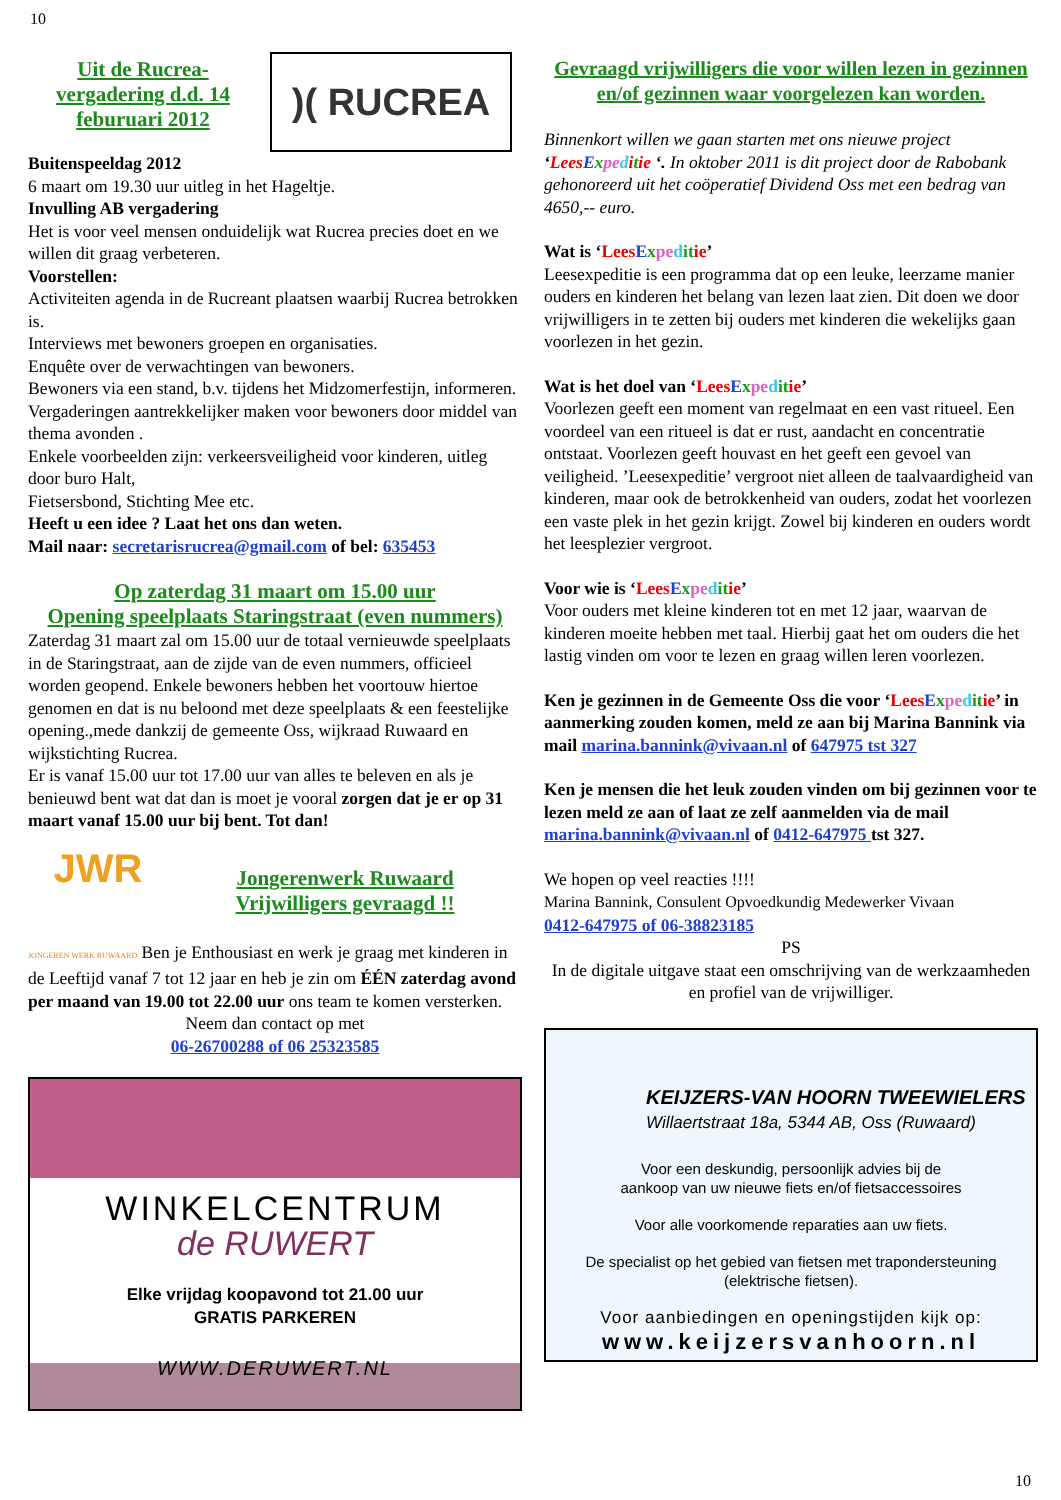10
Uit de Rucrea-vergadering d.d. 14 feburuari 2012
)( RUCREA
Buitenspeeldag 2012
6 maart om 19.30 uur uitleg in het Hageltje.
Invulling AB vergadering
Het is voor veel mensen onduidelijk wat Rucrea precies doet en we willen dit graag verbeteren.
Voorstellen:
Activiteiten agenda in de Rucreant plaatsen waarbij Rucrea betrokken is.
Interviews met bewoners groepen en organisaties.
Enquête over de verwachtingen van bewoners.
Bewoners via een stand, b.v. tijdens het Midzomerfestijn, informeren.
Vergaderingen aantrekkelijker maken voor bewoners door middel van thema avonden .
Enkele voorbeelden zijn: verkeersveiligheid voor kinderen, uitleg door buro Halt,
Fietsersbond, Stichting Mee etc.
Heeft u een idee ? Laat het ons dan weten.
Mail naar: secretarisrucrea@gmail.com of bel: 635453
Op zaterdag 31 maart om 15.00 uur
Opening speelplaats Staringstraat (even nummers)
Zaterdag 31 maart zal om 15.00 uur de totaal vernieuwde speelplaats in de Staringstraat, aan de zijde van de even nummers, officieel worden geopend. Enkele bewoners hebben het voortouw hiertoe genomen en dat is nu beloond met deze speelplaats & een feestelijke opening.,mede dankzij de gemeente Oss, wijkraad Ruwaard en wijkstichting Rucrea.
Er is vanaf 15.00 uur tot 17.00 uur van alles te beleven en als je benieuwd bent wat dat dan is moet je vooral zorgen dat je er op 31 maart vanaf 15.00 uur bij bent. Tot dan!
JWR
Jongerenwerk Ruwaard
Vrijwilligers gevraagd !!
JONGEREN WERK RUWAARD Ben je Enthousiast en werk je graag met kinderen in de Leeftijd vanaf 7 tot 12 jaar en heb je zin om ÉÉN zaterdag avond per maand van 19.00 tot 22.00 uur ons team te komen versterken.
Neem dan contact op met
06-26700288 of 06 25323585
WINKELCENTRUM
de RUWERT
Elke vrijdag koopavond tot 21.00 uur
GRATIS PARKEREN
WWW.DERUWERT.NL
Gevraagd vrijwilligers die voor willen lezen in gezinnen en/of gezinnen waar voorgelezen kan worden.
Binnenkort willen we gaan starten met ons nieuwe project ‘Lees Expe ditie ‘. In oktober 2011 is dit project door de Rabobank gehonoreerd uit het coöperatief Dividend Oss met een bedrag van 4650,-- euro.
Wat is ‘Lees Expe dit ie’
Leesexpeditie is een programma dat op een leuke, leerzame manier ouders en kinderen het belang van lezen laat zien. Dit doen we door vrijwilligers in te zetten bij ouders met kinderen die wekelijks gaan voorlezen in het gezin.
Wat is het doel van ‘Lees Expe dit ie’
Voorlezen geeft een moment van regelmaat en een vast ritueel. Een voordeel van een ritueel is dat er rust, aandacht en concentratie ontstaat. Voorlezen geeft houvast en het geeft een gevoel van veiligheid. ’Leesexpeditie’ vergroot niet alleen de taalvaardigheid van kinderen, maar ook de betrokkenheid van ouders, zodat het voorlezen een vaste plek in het gezin krijgt. Zowel bij kinderen en ouders wordt het leesplezier vergroot.
Voor wie is ‘Lees Expe dit ie’
Voor ouders met kleine kinderen tot en met 12 jaar, waarvan de kinderen moeite hebben met taal. Hierbij gaat het om ouders die het lastig vinden om voor te lezen en graag willen leren voorlezen.
Ken je gezinnen in de Gemeente Oss die voor ‘Lees Expe dit ie’ in aanmerking zouden komen, meld ze aan bij Marina Bannink via mail marina.bannink@vivaan.nl of 647975 tst 327
Ken je mensen die het leuk zouden vinden om bij gezinnen voor te lezen meld ze aan of laat ze zelf aanmelden via de mail marina.bannink@vivaan.nl of 0412-647975 tst 327.
We hopen op veel reacties !!!!
Marina Bannink, Consulent Opvoedkundig Medewerker Vivaan
0412-647975 of 06-38823185
PS
In de digitale uitgave staat een omschrijving van de werkzaamheden en profiel van de vrijwilliger.
KEIJZERS-VAN HOORN TWEEWIELERS
Willaertstraat 18a, 5344 AB, Oss (Ruwaard)
Voor een deskundig, persoonlijk advies bij de
aankoop van uw nieuwe fiets en/of fietsaccessoires
Voor alle voorkomende reparaties aan uw fiets.
De specialist op het gebied van fietsen met trapondersteuning
(elektrische fietsen).
Voor aanbiedingen en openingstijden kijk op:
www.keijzersvanhoorn.nl
10